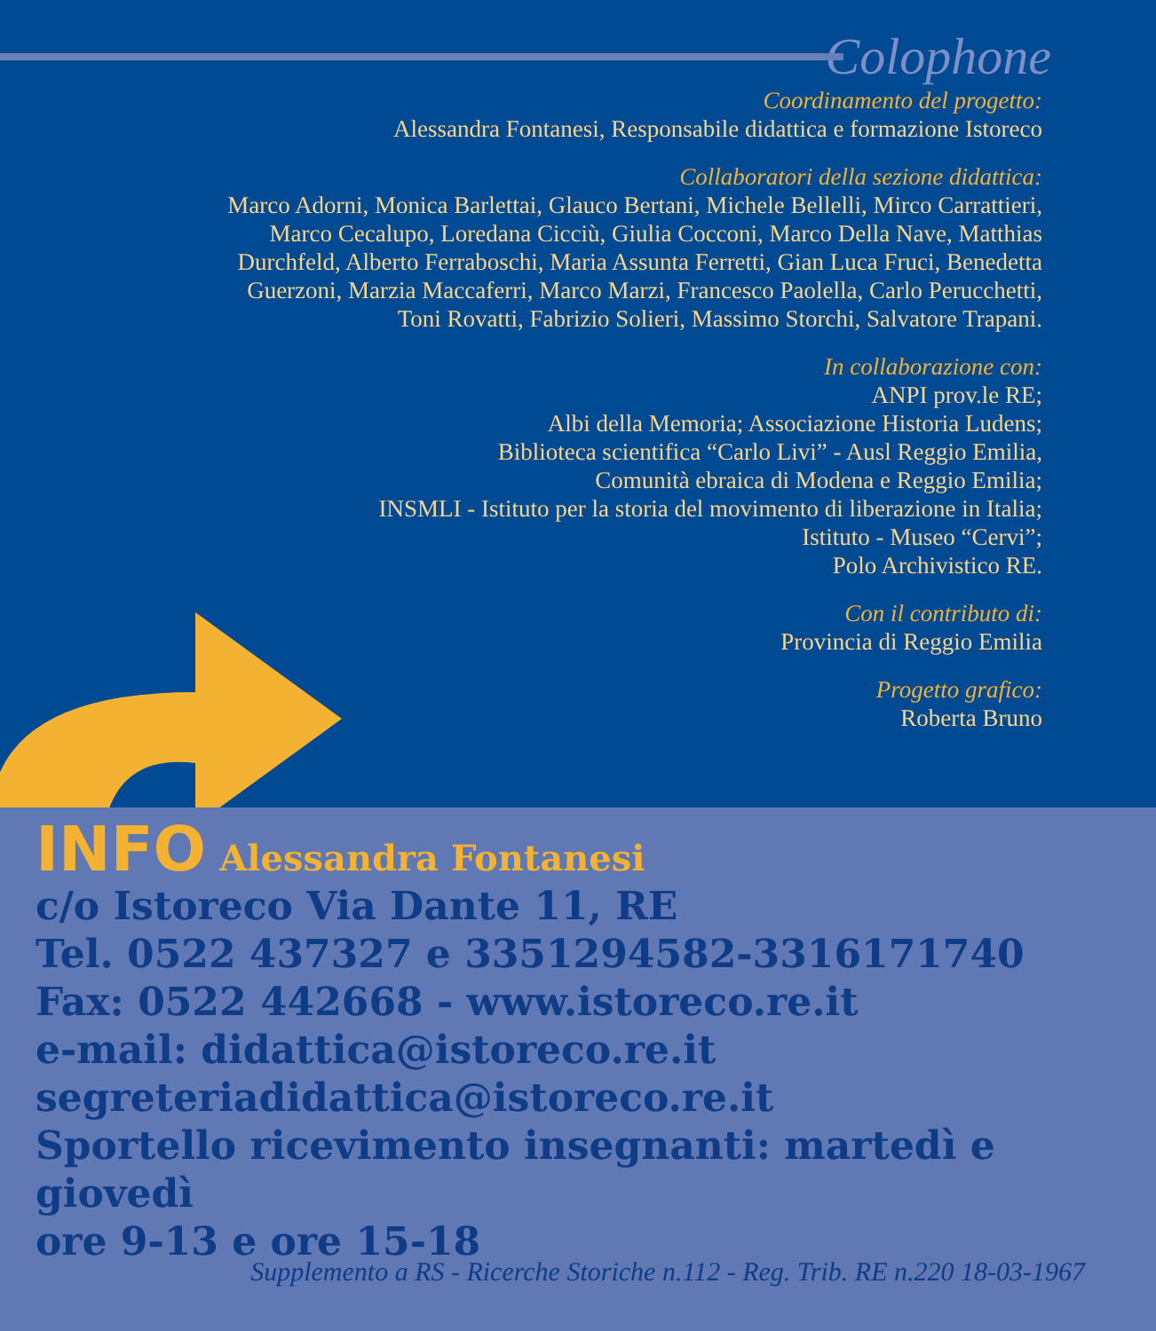Colophone
Coordinamento del progetto:
Alessandra Fontanesi, Responsabile didattica e formazione Istoreco
Collaboratori della sezione didattica:
Marco Adorni, Monica Barlettai, Glauco Bertani, Michele Bellelli, Mirco Carrattieri,
Marco Cecalupo, Loredana Cicciù, Giulia Cocconi, Marco Della Nave, Matthias
Durchfeld, Alberto Ferraboschi, Maria Assunta Ferretti, Gian Luca Fruci, Benedetta
Guerzoni, Marzia Maccaferri, Marco Marzi, Francesco Paolella, Carlo Perucchetti,
Toni Rovatti, Fabrizio Solieri, Massimo Storchi, Salvatore Trapani.
In collaborazione con:
ANPI prov.le RE;
Albi della Memoria; Associazione Historia Ludens;
Biblioteca scientifica “Carlo Livi” - Ausl Reggio Emilia,
Comunità ebraica di Modena e Reggio Emilia;
INSMLI - Istituto per la storia del movimento di liberazione in Italia;
Istituto - Museo “Cervi”;
Polo Archivistico RE.
Con il contributo di:
Provincia di Reggio Emilia
Progetto grafico:
Roberta Bruno
INFO Alessandra Fontanesi
c/o Istoreco Via Dante 11, RE
Tel. 0522 437327 e 3351294582-3316171740
Fax: 0522 442668 - www.istoreco.re.it
e-mail: didattica@istoreco.re.it
segreteriadidattica@istoreco.re.it
Sportello ricevimento insegnanti: martedì e giovedì
ore 9-13 e ore 15-18
Supplemento a RS - Ricerche Storiche n.112 - Reg. Trib. RE n.220 18-03-1967